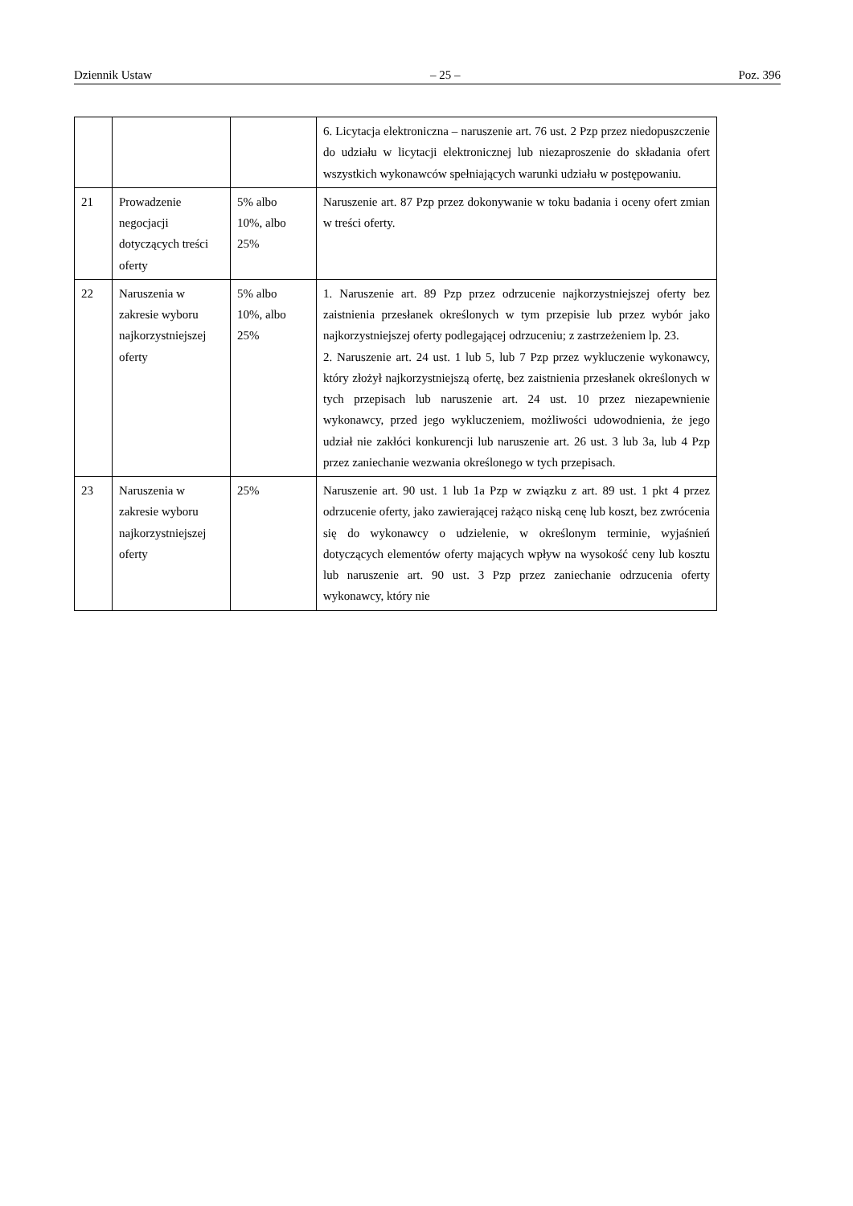Dziennik Ustaw – 25 – Poz. 396
| | | | 6. Licytacja elektroniczna – naruszenie art. 76 ust. 2 Pzp przez niedopuszczenie do udziału w licytacji elektronicznej lub niezaproszenie do składania ofert wszystkich wykonawców spełniających warunki udziału w postępowaniu. |
| 21 | Prowadzenie negocjacji dotyczących treści oferty | 5% albo 10%, albo 25% | Naruszenie art. 87 Pzp przez dokonywanie w toku badania i oceny ofert zmian w treści oferty. |
| 22 | Naruszenia w zakresie wyboru najkorzystniejszej oferty | 5% albo 10%, albo 25% | 1. Naruszenie art. 89 Pzp przez odrzucenie najkorzystniejszej oferty bez zaistnienia przesłanek określonych w tym przepisie lub przez wybór jako najkorzystniejszej oferty podlegającej odrzuceniu; z zastrzeżeniem lp. 23. 2. Naruszenie art. 24 ust. 1 lub 5, lub 7 Pzp przez wykluczenie wykonawcy, który złożył najkorzystniejszą ofertę, bez zaistnienia przesłanek określonych w tych przepisach lub naruszenie art. 24 ust. 10 przez niezapewnienie wykonawcy, przed jego wykluczeniem, możliwości udowodnienia, że jego udział nie zakłóci konkurencji lub naruszenie art. 26 ust. 3 lub 3a, lub 4 Pzp przez zaniechanie wezwania określonego w tych przepisach. |
| 23 | Naruszenia w zakresie wyboru najkorzystniejszej oferty | 25% | Naruszenie art. 90 ust. 1 lub 1a Pzp w związku z art. 89 ust. 1 pkt 4 przez odrzucenie oferty, jako zawierającej rażąco niską cenę lub koszt, bez zwrócenia się do wykonawcy o udzielenie, w określonym terminie, wyjaśnień dotyczących elementów oferty mających wpływ na wysokość ceny lub kosztu lub naruszenie art. 90 ust. 3 Pzp przez zaniechanie odrzucenia oferty wykonawcy, który nie |